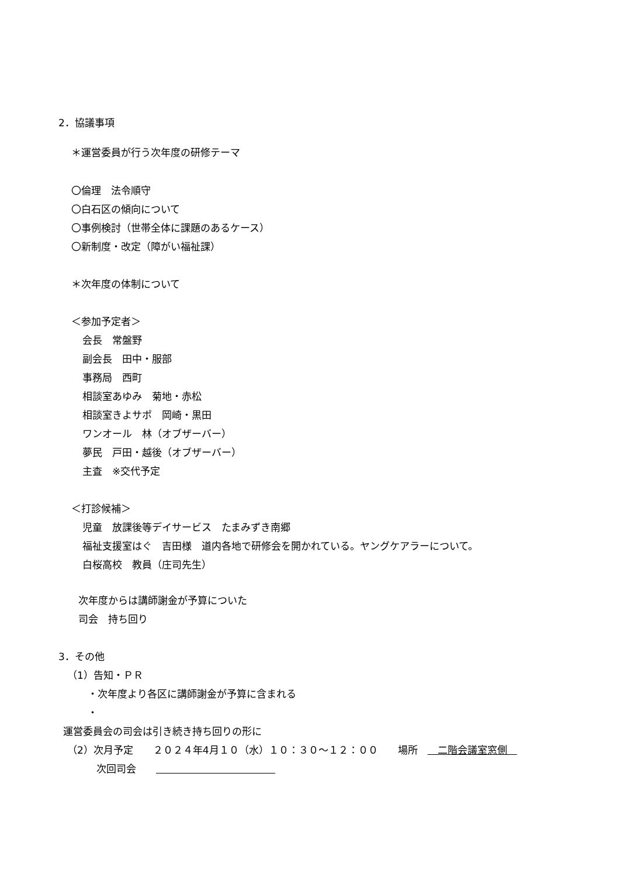2．協議事項
＊運営委員が行う次年度の研修テーマ
〇倫理　法令順守
〇白石区の傾向について
〇事例検討（世帯全体に課題のあるケース）
〇新制度・改定（障がい福祉課）
＊次年度の体制について
＜参加予定者＞
会長　常盤野
副会長　田中・服部
事務局　西町
相談室あゆみ　菊地・赤松
相談室きよサポ　岡崎・黒田
ワンオール　林（オブザーバー）
夢民　戸田・越後（オブザーバー）
主査　※交代予定
＜打診候補＞
児童　放課後等デイサービス　たまみずき南郷
福祉支援室はぐ　吉田様　道内各地で研修会を開かれている。ヤングケアラーについて。
白桜高校　教員（庄司先生）
次年度からは講師謝金が予算についた
司会　持ち回り
3．その他
（1）告知・ＰＲ
・次年度より各区に講師謝金が予算に含まれる
・
運営委員会の司会は引き続き持ち回りの形に
（2）次月予定　　２０２４年4月１０（水）１０：３０～１２：００　　場所　　二階会議室窓側　
次回司会